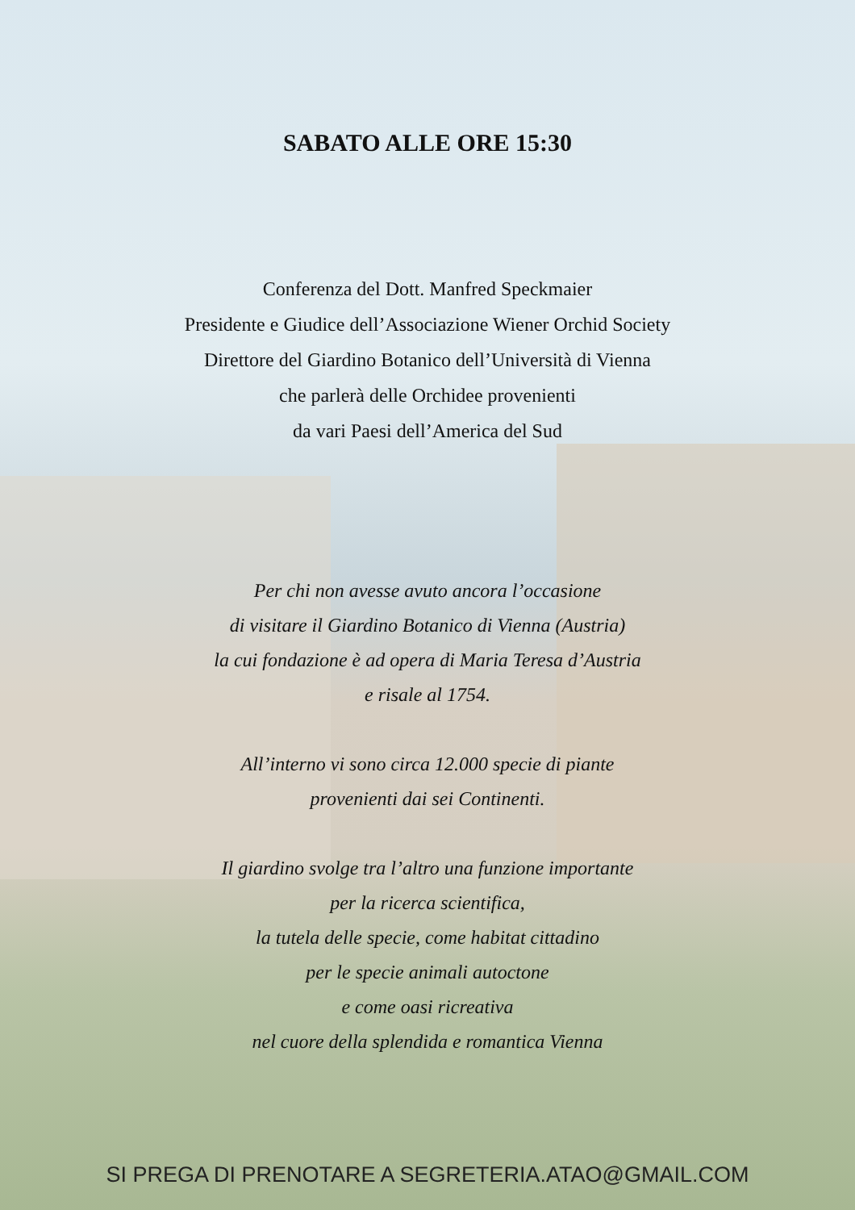SABATO ALLE ORE 15:30
Conferenza del Dott. Manfred Speckmaier
Presidente e Giudice dell’Associazione Wiener Orchid Society
Direttore del Giardino Botanico dell’Università di Vienna
che parlerà delle Orchidee provenienti
da vari Paesi dell’America del Sud
Per chi non avesse avuto ancora l’occasione
di visitare il Giardino Botanico di Vienna (Austria)
la cui fondazione è ad opera di Maria Teresa d’Austria
e risale al 1754.
All’interno vi sono circa 12.000 specie di piante
provenienti dai sei Continenti.
Il giardino svolge tra l’altro una funzione importante
per la ricerca scientifica,
la tutela delle specie, come habitat cittadino
per le specie animali autoctone
e come oasi ricreativa
nel cuore della splendida e romantica Vienna
SI PREGA DI PRENOTARE A SEGRETERIA.ATAO@GMAIL.COM